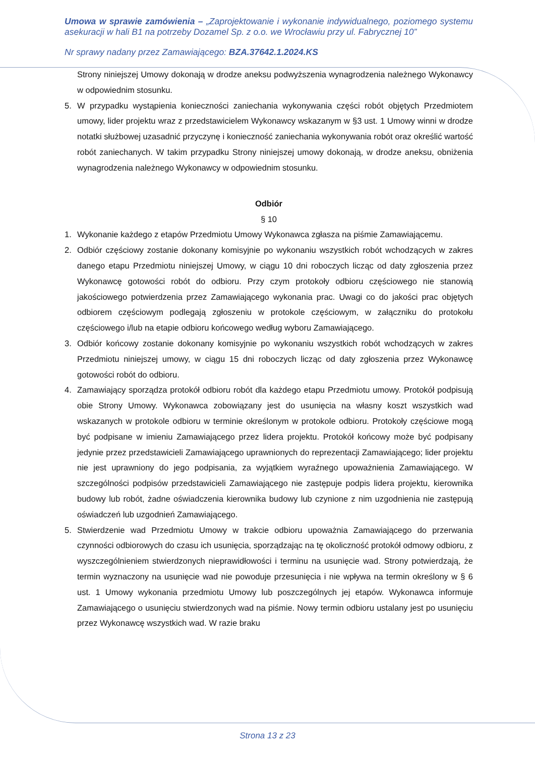Umowa w sprawie zamówienia – „Zaprojektowanie i wykonanie indywidualnego, poziomego systemu asekuracji w hali B1 na potrzeby Dozamel Sp. z o.o. we Wrocławiu przy ul. Fabrycznej 10”
Nr sprawy nadany przez Zamawiającego: BZA.37642.1.2024.KS
Strony niniejszej Umowy dokonają w drodze aneksu podwyższenia wynagrodzenia należnego Wykonawcy w odpowiednim stosunku.
5. W przypadku wystąpienia konieczności zaniechania wykonywania części robót objętych Przedmiotem umowy, lider projektu wraz z przedstawicielem Wykonawcy wskazanym w §3 ust. 1 Umowy winni w drodze notatki służbowej uzasadnić przyczynę i konieczność zaniechania wykonywania robót oraz określić wartość robót zaniechanych. W takim przypadku Strony niniejszej umowy dokonają, w drodze aneksu, obniżenia wynagrodzenia należnego Wykonawcy w odpowiednim stosunku.
Odbiór
§ 10
1. Wykonanie każdego z etapów Przedmiotu Umowy Wykonawca zgłasza na piśmie Zamawiającemu.
2. Odbiór częściowy zostanie dokonany komisyjnie po wykonaniu wszystkich robót wchodzących w zakres danego etapu Przedmiotu niniejszej Umowy, w ciągu 10 dni roboczych licząc od daty zgłoszenia przez Wykonawcę gotowości robót do odbioru. Przy czym protokoły odbioru częściowego nie stanowią jakościowego potwierdzenia przez Zamawiającego wykonania prac. Uwagi co do jakości prac objętych odbiorem częściowym podlegają zgłoszeniu w protokole częściowym, w załączniku do protokołu częściowego i/lub na etapie odbioru końcowego według wyboru Zamawiającego.
3. Odbiór końcowy zostanie dokonany komisyjnie po wykonaniu wszystkich robót wchodzących w zakres Przedmiotu niniejszej umowy, w ciągu 15 dni roboczych licząc od daty zgłoszenia przez Wykonawcę gotowości robót do odbioru.
4. Zamawiający sporządza protokół odbioru robót dla każdego etapu Przedmiotu umowy. Protokół podpisują obie Strony Umowy. Wykonawca zobowiązany jest do usunięcia na własny koszt wszystkich wad wskazanych w protokole odbioru w terminie określonym w protokole odbioru. Protokoły częściowe mogą być podpisane w imieniu Zamawiającego przez lidera projektu. Protokół końcowy może być podpisany jedynie przez przedstawicieli Zamawiającego uprawnionych do reprezentacji Zamawiającego; lider projektu nie jest uprawniony do jego podpisania, za wyjątkiem wyraźnego upoważnienia Zamawiającego. W szczególności podpisów przedstawicieli Zamawiającego nie zastępuje podpis lidera projektu, kierownika budowy lub robót, żadne oświadczenia kierownika budowy lub czynione z nim uzgodnienia nie zastępują oświadczeń lub uzgodnień Zamawiającego.
5. Stwierdzenie wad Przedmiotu Umowy w trakcie odbioru upoważnia Zamawiającego do przerwania czynności odbiorowych do czasu ich usunięcia, sporządzając na tę okoliczność protokół odmowy odbioru, z wyszczególnieniem stwierdzonych nieprawidłowości i terminu na usunięcie wad. Strony potwierdzają, że termin wyznaczony na usunięcie wad nie powoduje przesunięcia i nie wpływa na termin określony w § 6 ust. 1 Umowy wykonania przedmiotu Umowy lub poszczególnych jej etapów. Wykonawca informuje Zamawiającego o usunięciu stwierdzonych wad na piśmie. Nowy termin odbioru ustalany jest po usunięciu przez Wykonawcę wszystkich wad. W razie braku
Strona 13 z 23